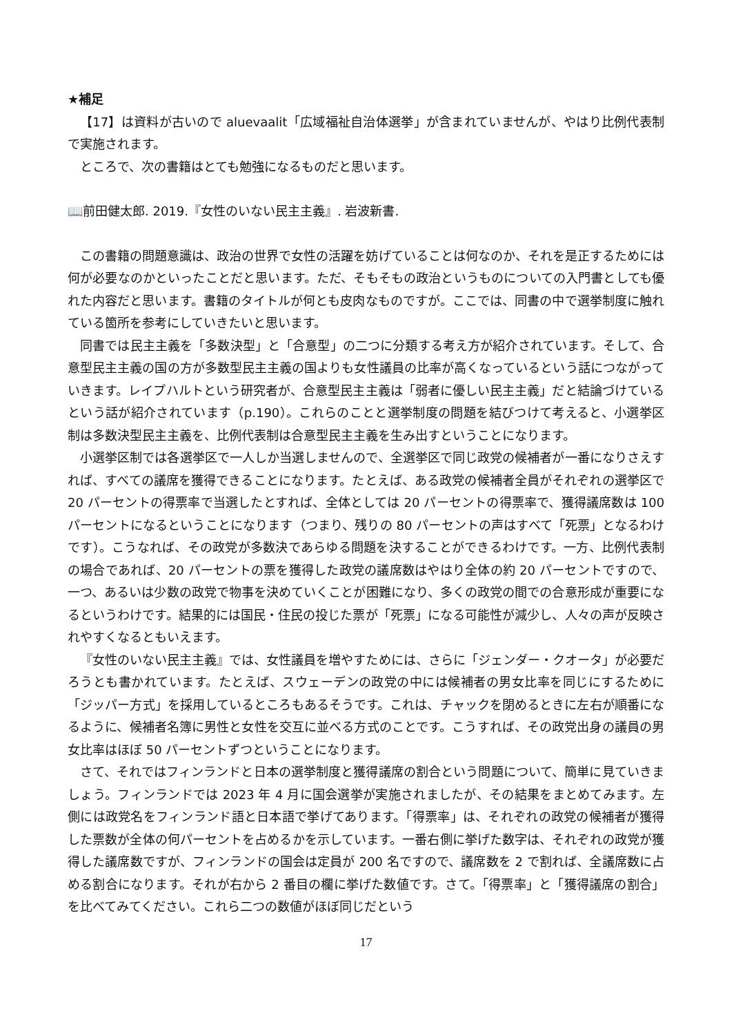★補足
【17】は資料が古いので aluevaalit「広域福祉自治体選挙」が含まれていませんが、やはり比例代表制で実施されます。
ところで、次の書籍はとても勉強になるものだと思います。
📖前田健太郎. 2019.『女性のいない民主主義』. 岩波新書.
この書籍の問題意識は、政治の世界で女性の活躍を妨げていることは何なのか、それを是正するためには何が必要なのかといったことだと思います。ただ、そもそもの政治というものについての入門書としても優れた内容だと思います。書籍のタイトルが何とも皮肉なものですが。ここでは、同書の中で選挙制度に触れている箇所を参考にしていきたいと思います。
同書では民主主義を「多数決型」と「合意型」の二つに分類する考え方が紹介されています。そして、合意型民主主義の国の方が多数型民主主義の国よりも女性議員の比率が高くなっているという話につながっていきます。レイプハルトという研究者が、合意型民主主義は「弱者に優しい民主主義」だと結論づけているという話が紹介されています（p.190）。これらのことと選挙制度の問題を結びつけて考えると、小選挙区制は多数決型民主主義を、比例代表制は合意型民主主義を生み出すということになります。
小選挙区制では各選挙区で一人しか当選しませんので、全選挙区で同じ政党の候補者が一番になりさえすれば、すべての議席を獲得できることになります。たとえば、ある政党の候補者全員がそれぞれの選挙区で 20 パーセントの得票率で当選したとすれば、全体としては 20 パーセントの得票率で、獲得議席数は 100 パーセントになるということになります（つまり、残りの 80 パーセントの声はすべて「死票」となるわけです）。こうなれば、その政党が多数決であらゆる問題を決することができるわけです。一方、比例代表制の場合であれば、20 パーセントの票を獲得した政党の議席数はやはり全体の約 20 パーセントですので、一つ、あるいは少数の政党で物事を決めていくことが困難になり、多くの政党の間での合意形成が重要になるというわけです。結果的には国民・住民の投じた票が「死票」になる可能性が減少し、人々の声が反映されやすくなるともいえます。
『女性のいない民主主義』では、女性議員を増やすためには、さらに「ジェンダー・クオータ」が必要だろうとも書かれています。たとえば、スウェーデンの政党の中には候補者の男女比率を同じにするために「ジッパー方式」を採用しているところもあるそうです。これは、チャックを閉めるときに左右が順番になるように、候補者名簿に男性と女性を交互に並べる方式のことです。こうすれば、その政党出身の議員の男女比率はほぼ 50 パーセントずつということになります。
さて、それではフィンランドと日本の選挙制度と獲得議席の割合という問題について、簡単に見ていきましょう。フィンランドでは 2023 年 4 月に国会選挙が実施されましたが、その結果をまとめてみます。左側には政党名をフィンランド語と日本語で挙げてあります。「得票率」は、それぞれの政党の候補者が獲得した票数が全体の何パーセントを占めるかを示しています。一番右側に挙げた数字は、それぞれの政党が獲得した議席数ですが、フィンランドの国会は定員が 200 名ですので、議席数を 2 で割れば、全議席数に占める割合になります。それが右から 2 番目の欄に挙げた数値です。さて。「得票率」と「獲得議席の割合」を比べてみてください。これら二つの数値がほぼ同じだという
17